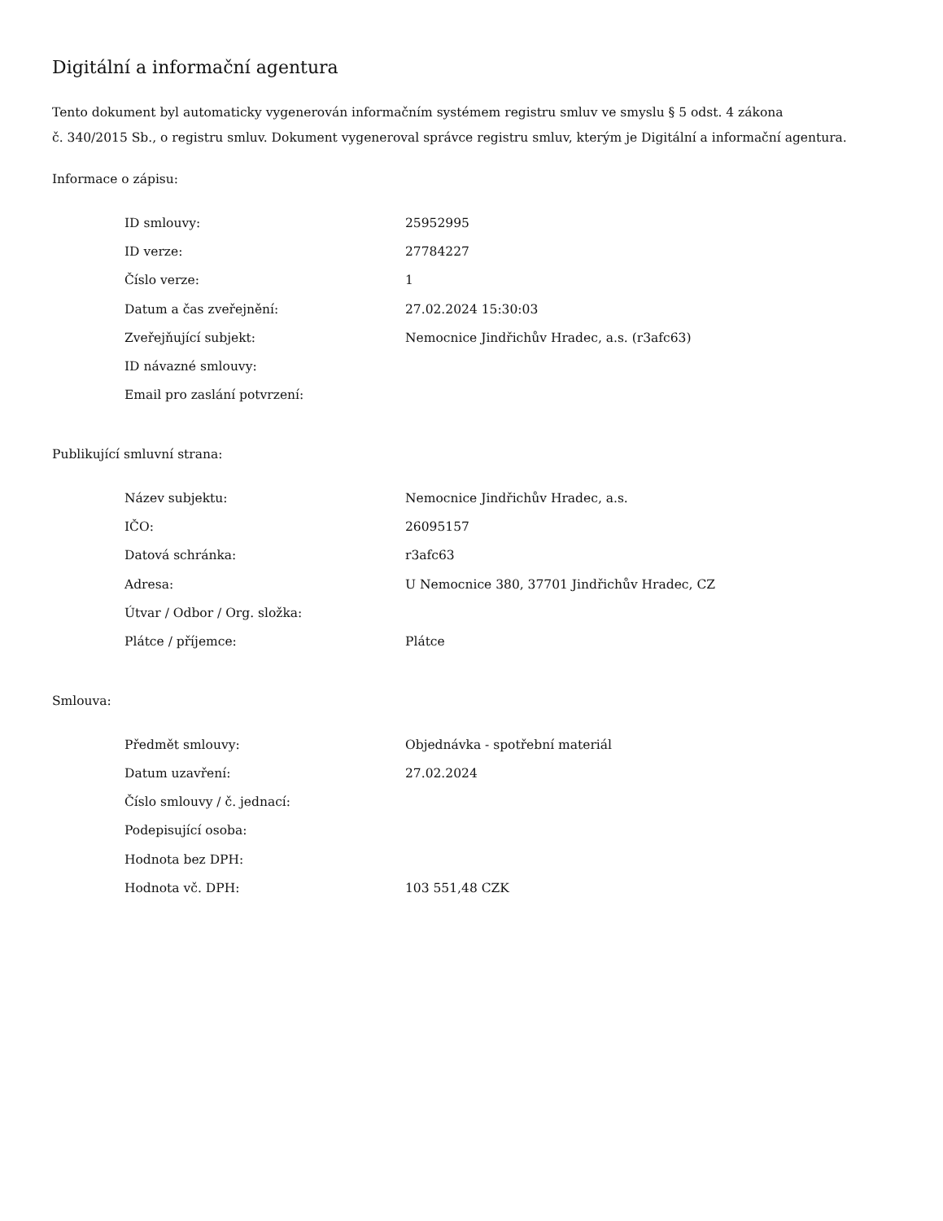Digitální a informační agentura
Tento dokument byl automaticky vygenerován informačním systémem registru smluv ve smyslu § 5 odst. 4 zákona
č. 340/2015 Sb., o registru smluv. Dokument vygeneroval správce registru smluv, kterým je Digitální a informační agentura.
Informace o zápisu:
| ID smlouvy: | 25952995 |
| ID verze: | 27784227 |
| Číslo verze: | 1 |
| Datum a čas zveřejnění: | 27.02.2024 15:30:03 |
| Zveřejňující subjekt: | Nemocnice Jindřichův Hradec, a.s. (r3afc63) |
| ID návazné smlouvy: | |
| Email pro zaslání potvrzení: | |
Publikující smluvní strana:
| Název subjektu: | Nemocnice Jindřichův Hradec, a.s. |
| IČO: | 26095157 |
| Datová schránka: | r3afc63 |
| Adresa: | U Nemocnice 380, 37701 Jindřichův Hradec, CZ |
| Útvar / Odbor / Org. složka: | |
| Plátce / příjemce: | Plátce |
Smlouva:
| Předmět smlouvy: | Objednávka - spotřební materiál |
| Datum uzavření: | 27.02.2024 |
| Číslo smlouvy / č. jednací: | |
| Podepisující osoba: | |
| Hodnota bez DPH: | |
| Hodnota vč. DPH: | 103 551,48 CZK |